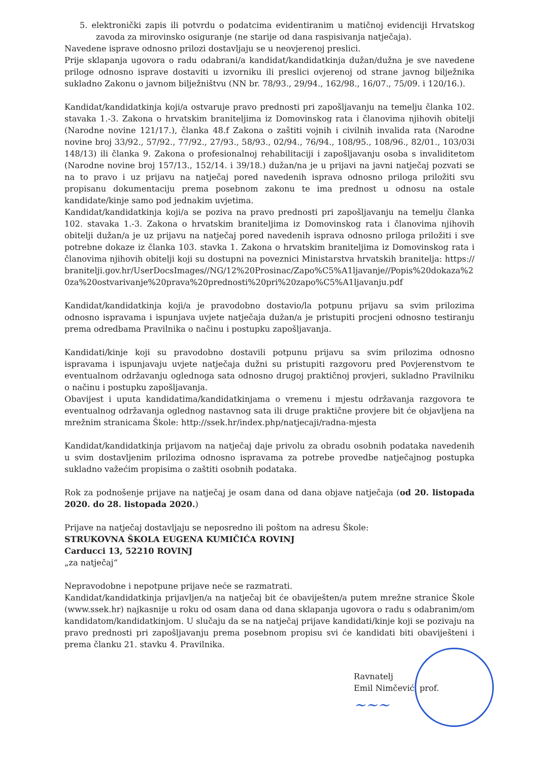5. elektronički zapis ili potvrdu o podatcima evidentiranim u matičnoj evidenciji Hrvatskog zavoda za mirovinsko osiguranje (ne starije od dana raspisivanja natječaja).
Navedene isprave odnosno prilozi dostavljaju se u neovjerenoj preslici.
Prije sklapanja ugovora o radu odabrani/a kandidat/kandidatkinja dužan/dužna je sve navedene priloge odnosno isprave dostaviti u izvorniku ili preslici ovjerenoj od strane javnog bilježnika sukladno Zakonu o javnom bilježništvu (NN br. 78/93., 29/94., 162/98., 16/07., 75/09. i 120/16.).
Kandidat/kandidatkinja koji/a ostvaruje pravo prednosti pri zapošljavanju na temelju članka 102. stavaka 1.-3. Zakona o hrvatskim braniteljima iz Domovinskog rata i članovima njihovih obitelji (Narodne novine 121/17.), članka 48.f Zakona o zaštiti vojnih i civilnih invalida rata (Narodne novine broj 33/92., 57/92., 77/92., 27/93., 58/93., 02/94., 76/94., 108/95., 108/96., 82/01., 103/03i 148/13) ili članka 9. Zakona o profesionalnoj rehabilitaciji i zapošljavanju osoba s invaliditetom (Narodne novine broj 157/13., 152/14. i 39/18.) dužan/na je u prijavi na javni natječaj pozvati se na to pravo i uz prijavu na natječaj pored navedenih isprava odnosno priloga priložiti svu propisanu dokumentaciju prema posebnom zakonu te ima prednost u odnosu na ostale kandidate/kinje samo pod jednakim uvjetima.
Kandidat/kandidatkinja koji/a se poziva na pravo prednosti pri zapošljavanju na temelju članka 102. stavaka 1.-3. Zakona o hrvatskim braniteljima iz Domovinskog rata i članovima njihovih obitelji dužan/a je uz prijavu na natječaj pored navedenih isprava odnosno priloga priložiti i sve potrebne dokaze iz članka 103. stavka 1. Zakona o hrvatskim braniteljima iz Domovinskog rata i članovima njihovih obitelji koji su dostupni na poveznici Ministarstva hrvatskih branitelja: https://branitelji.gov.hr/UserDocsImages//NG/12%20Prosinac/Zapo%C5%A1ljavanje//Popis%20dokaza%20za%20ostvarivanje%20prava%20prednosti%20pri%20zapo%C5%A1ljavanju.pdf
Kandidat/kandidatkinja koji/a je pravodobno dostavio/la potpunu prijavu sa svim prilozima odnosno ispravama i ispunjava uvjete natječaja dužan/a je pristupiti procjeni odnosno testiranju prema odredbama Pravilnika o načinu i postupku zapošljavanja.
Kandidati/kinje koji su pravodobno dostavili potpunu prijavu sa svim prilozima odnosno ispravama i ispunjavaju uvjete natječaja dužni su pristupiti razgovoru pred Povjerenstvom te eventualnom održavanju oglednoga sata odnosno drugoj praktičnoj provjeri, sukladno Pravilniku o načinu i postupku zapošljavanja.
Obavijest i uputa kandidatima/kandidatkinjama o vremenu i mjestu održavanja razgovora te eventualnog održavanja oglednog nastavnog sata ili druge praktične provjere bit će objavljena na mrežnim stranicama Škole: http://ssek.hr/index.php/natjecaji/radna-mjesta
Kandidat/kandidatkinja prijavom na natječaj daje privolu za obradu osobnih podataka navedenih u svim dostavljenim prilozima odnosno ispravama za potrebe provedbe natječajnog postupka sukladno važećim propisima o zaštiti osobnih podataka.
Rok za podnošenje prijave na natječaj je osam dana od dana objave natječaja (od 20. listopada 2020. do 28. listopada 2020.)
Prijave na natječaj dostavljaju se neposredno ili poštom na adresu Škole:
STRUKOVNA ŠKOLA EUGENA KUMIČIĆA ROVINJ
Carducci 13, 52210 ROVINJ
„za natječaj“
Nepravodobne i nepotpune prijave neće se razmatrati.
Kandidat/kandidatkinja prijavljen/a na natječaj bit će obaviješten/a putem mrežne stranice Škole (www.ssek.hr) najkasnije u roku od osam dana od dana sklapanja ugovora o radu s odabranim/om kandidatom/kandidatkinjom. U slučaju da se na natječaj prijave kandidati/kinje koji se pozivaju na pravo prednosti pri zapošljavanju prema posebnom propisu svi će kandidati biti obaviješteni i prema članku 21. stavku 4. Pravilnika.
Ravnatelj
Emil Nimčević, prof.
~~~